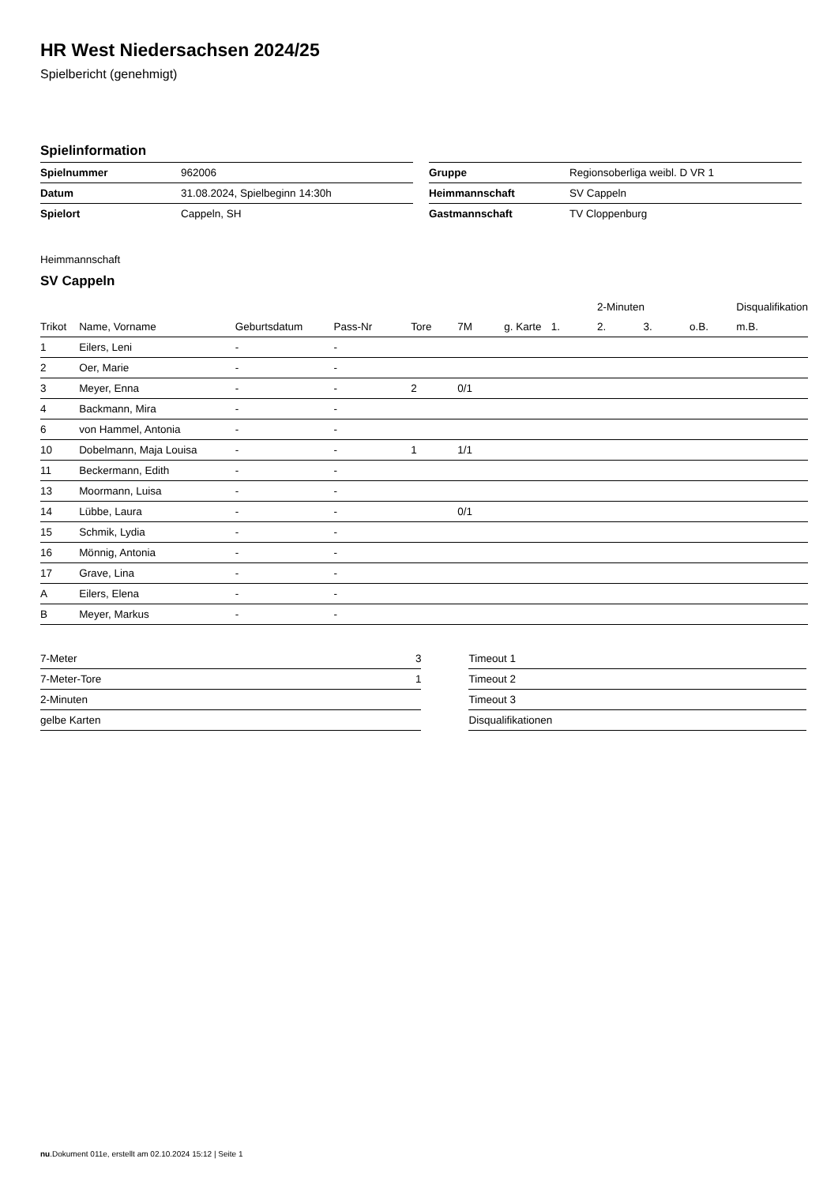HR West Niedersachsen 2024/25
Spielbericht (genehmigt)
Spielinformation
| Spielnummer | 962006 |
| Datum | 31.08.2024, Spielbeginn 14:30h |
| Spielort | Cappeln, SH |
| Gruppe | Regionsoberliga weibl. D VR 1 |
| Heimmannschaft | SV Cappeln |
| Gastmannschaft | TV Cloppenburg |
Heimmannschaft
SV Cappeln
| | | | | | | | | 2-Minuten | | | Disqualifikation |
| --- | --- | --- | --- | --- | --- | --- | --- | --- | --- | --- | --- |
| Trikot | Name, Vorname | Geburtsdatum | Pass-Nr | Tore | 7M | g. Karte | 1. | 2. | 3. | o.B. | m.B. |
| 1 | Eilers, Leni | - | - | | | | | | | | |
| 2 | Oer, Marie | - | - | | | | | | | | |
| 3 | Meyer, Enna | - | - | 2 | 0/1 | | | | | | |
| 4 | Backmann, Mira | - | - | | | | | | | | |
| 6 | von Hammel, Antonia | - | - | | | | | | | | |
| 10 | Dobelmann, Maja Louisa | - | - | 1 | 1/1 | | | | | | |
| 11 | Beckermann, Edith | - | - | | | | | | | | |
| 13 | Moormann, Luisa | - | - | | | | | | | | |
| 14 | Lübbe, Laura | - | - | | 0/1 | | | | | | |
| 15 | Schmik, Lydia | - | - | | | | | | | | |
| 16 | Mönnig, Antonia | - | - | | | | | | | | |
| 17 | Grave, Lina | - | - | | | | | | | | |
| A | Eilers, Elena | - | - | | | | | | | | |
| B | Meyer, Markus | - | - | | | | | | | | |
| 7-Meter | 3 |
| 7-Meter-Tore | 1 |
| 2-Minuten | |
| gelbe Karten | |
| Timeout 1 |
| Timeout 2 |
| Timeout 3 |
| Disqualifikationen |
nu.Dokument 011e, erstellt am 02.10.2024 15:12 | Seite 1